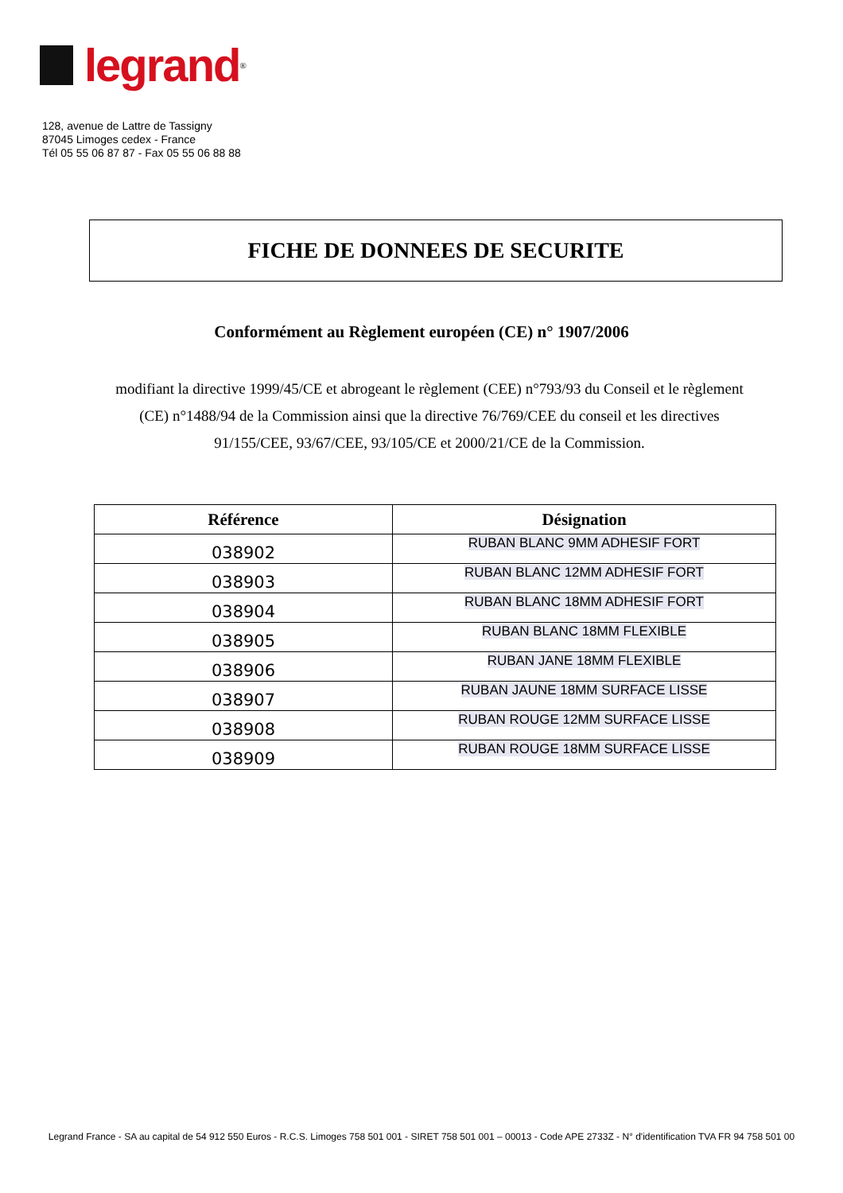legrand
<sup>®</sup>
128, avenue de Lattre de Tassigny
87045 Limoges cedex - France
Tél 05 55 06 87 87 - Fax 05 55 06 88 88
FICHE DE DONNEES DE SECURITE
Conformément au Règlement européen (CE) n° 1907/2006
modifiant la directive 1999/45/CE et abrogeant le règlement (CEE) n°793/93 du Conseil et le règlement (CE) n°1488/94 de la Commission ainsi que la directive 76/769/CEE du conseil et les directives 91/155/CEE, 93/67/CEE, 93/105/CE et 2000/21/CE de la Commission.
| Référence | Désignation |
| --- | --- |
| 038902 | RUBAN BLANC 9MM ADHESIF FORT |
| 038903 | RUBAN BLANC 12MM ADHESIF FORT |
| 038904 | RUBAN BLANC 18MM ADHESIF FORT |
| 038905 | RUBAN BLANC 18MM FLEXIBLE |
| 038906 | RUBAN JANE 18MM FLEXIBLE |
| 038907 | RUBAN JAUNE 18MM SURFACE LISSE |
| 038908 | RUBAN ROUGE 12MM SURFACE LISSE |
| 038909 | RUBAN ROUGE 18MM SURFACE LISSE |
Legrand France - SA au capital de 54 912 550 Euros - R.C.S. Limoges 758 501 001 - SIRET 758 501 001 – 00013 - Code APE 2733Z - N° d'identification TVA FR 94 758 501 00